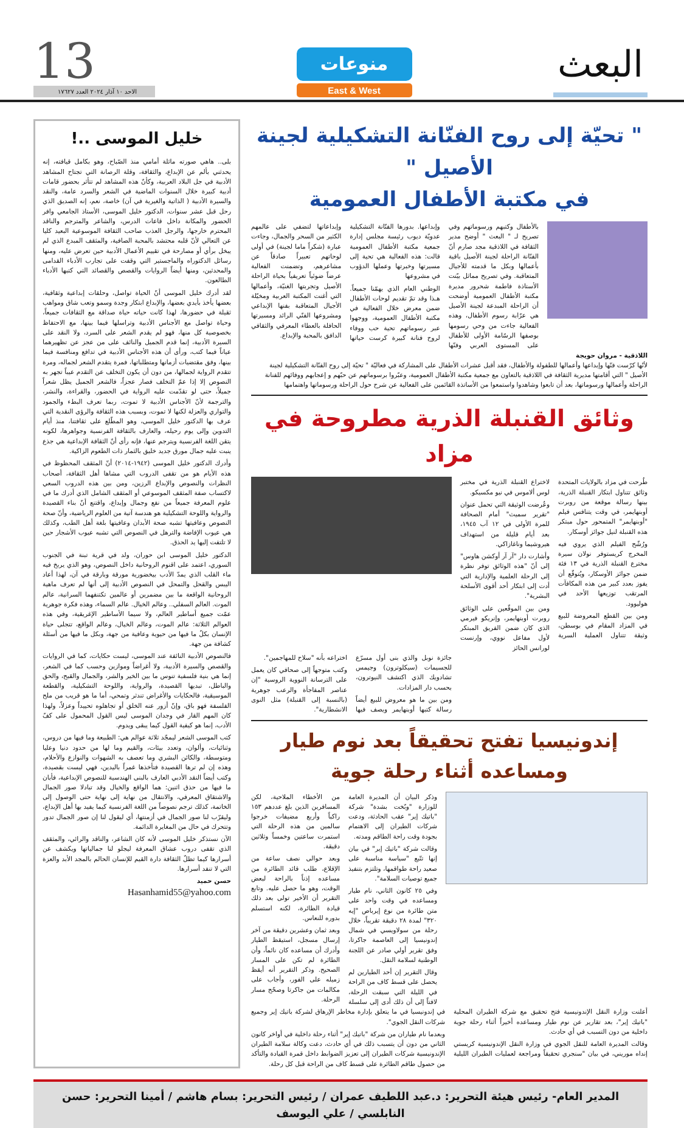البعث
منوعات
East & West
13
الاحد ١٠ آذار ٢٠٢٤ العدد ١٧٦٢٧
" تحيّة إلى روح الفنّانة التشكيلية لجينة الأصيل "
في مكتبة الأطفال العمومية
بالأطفال وكتبهم ورسوماتهم وفي تصريح لـ " البعث " أوضح مدير الثقافة في اللاذقية مجد صارم أنّ الفنّانة الراحلة لجينة الأصيل باقية بأعمالها وبكل ما قدمته للأجيال المتعاقبة. وفي تصريح مماثل بيّنت الأستاذة فاطمة شحرور مديرة مكتبة الأطفال العمومية أوضحت أن الراحلة المبدعة لجينة الأصيل هي عرّابة رسوم الأطفال، وهذه الفعالية جاءت من وحي رسومها بوصفها الرسّامة الأولى للأطفال على المستوى العربي وفنّها وإبداعها. بدورها الفنّانة التشكيلية عدويّة ديوب رئيسة مجلس إدارة جمعية مكتبة الأطفال العمومية قالت: هذه الفعالية هي تحية إلى مسيرتها وخبرتها وعملها الدؤوب في مشروعها
الوطني العام الذي يهمّنا جميعاً. هـذا وقد تمّ تقديم لوحات الأطفال ضمن معرض خلال الفعالية في مكتبة الأطفال العمومية، ووجهوا عبر رسوماتهم تحية حب ووفاء لروح فنانة كبيرة كرست حياتها وإبداعاتها لتضفي على عالمهم الكثير من السحر والجمال، وجاءت عبارة (شكراً ماما لجينة) في أولى لوحاتهم تعبيراً صادقاً عن مشاعرهم، وتضمنت الفعالية عرضاً ضوئياً تعريفياً بحياة الراحلة الأصيل وتجربتها الغنيّة، وأعمالها التي أغنت المكتبة العربية ومخيّلة الأجيال المتعاقبة بفنها الإبداعي ومشروعها الفنّي الرائد ومسيرتها الحافلة بالعطاء المعرفي والثقافي الدافق بالمحبة والإبداع.
اللاذقية - مروان حويجة
لأنّها كرّست فنّها وإبداعها وأعمالها للطفولة والأطفال، فقد أقبل عشرات الأطفال على المشاركة في فعاليّة " تحيّة إلى روح الفنّانة التشكيلية لجينة الأصيل " التي أقامتها مديرية الثقافة في اللاذقية بالتعاون مع جمعية مكتبة الأطفال العمومية، وعبّروا برسوماتهم عن حبّهم و إعجابهم ووفائهم للفنانة الراحلة وأعمالها ورسوماتها، بعد أن تابعوا وشاهدوا واستمعوا من الأساتذة القائمين على الفعالية عن شرح حول الراحلة ورسوماتها واهتمامها
وثائق القنبلة الذرية مطروحة في مزاد
طُرحت في مزاد بالولايات المتحدة وثائق تتناول ابتكار القنبلة الذرية، بينها رسالة موقعة من روبرت أوبنهايمر، في وقت يتنافس فيلم "أوبنهايمر" المتمحور حول مبتكر هذه القنبلة لنيل جوائز أوسكار.
ورُشّح الفيلم الذي يروي فيه المخرج كريستوفر نولان سيرة مخترع القنبلة الذرية في ١٣ فئة ضمن جوائز الأوسكار، ويُتوقّع أن يفوز بعدد كبير من هذه المكافآت المرتقب توزيعها الأحد في هوليوود.
ومن بين القطع المعروضة للبيع في المزاد المقام في بوسطن، وثيقة تتناول العملية السرية لاختراع القنبلة الذرية في مختبر لوس ألاموس في نيو مكسيكو.
وعُرضت الوثيقة التي تحمل عنوان "تقرير سميث" أمام الصحافة للمرة الأولى في ١٢ آب ١٩٤٥، بعد أيام قليلة من استهداف هيروشيما وناغازاكي.
وأشارت دار "آر آر أوكشن هاوس" إلى أنّ "هذه الوثائق توفر نظرة إلى الرحلة العلمية والإدارية التي أدت إلى ابتكار أحد أقوى الأسلحة البشرية".
ومن بين الموقّعين على الوثائق روبرت أوبنهايمر، وإنريكو فيرمي الذي كان ضمن الفريق المبتكر لأول مفاعل نووي، وإرنست لورانس الحائز
جائزة نوبل والذي بنى أول مسرّع للجسيمات (سيكلوترون) وجيمس تشادويك الذي اكتشف النيوترون، بحسب دار المزادات.
ومن بين ما هو معروض للبيع أيضاً رسالة كتبها أوبنهايمر ويصف فيها اختراعه بأنه "سلاح للمهاجمين".
وكتب متوجهاً إلى صحافي كان يعمل على الترسانة النووية الروسية "إن عناصر المفاجأة والرعب جوهرية (بالنسبة إلى القنبلة) مثل النوى الانشطارية".
إندونيسيا تفتح تحقيقاً بعد نوم طيار ومساعده أثناء رحلة جوية
وذكر البيان أن المديرة العامة للوزارة "وبّخت بشدة" شركة "باتيك إير" عقب الحادثة، ودعت شركات الطيران إلى الاهتمام بجودة وقت راحة الطاقم ومدته.
وقالت شركة "باتيك إير" في بيان إنها تتّبع "سياسة مناسبة على صعيد راحة طواقمها، وتلتزم بتنفيذ جميع توصيات السلامة".
وفي ٢٥ كانون الثاني، نام طيار ومساعده في وقت واحد على متن طائرة من نوع إيرباص "إيه ٣٢٠" لمدة ٢٨ دقيقة تقريباً، خلال رحلة من سولاويسي في شمال إندونيسيا إلى العاصمة جاكرتا، وفق تقرير أولي صادر عن اللجنة الوطنية لسلامة النقل.
وقال التقرير إن أحد الطيارين لم يحصل على قسط كاف من الراحة في الليلة التي سبقت الرحلة، لافتاً إلى أن ذلك أدى إلى سلسلة من الأخطاء الملاحية، لكن المسافرين الذين بلغ عددهم ١٥٣ راكباً وأربع مضيفات خرجوا سالمين من هذه الرحلة التي استمرت ساعتين وخمساً وثلاثين دقيقة.
وبعد حوالى نصف ساعة من الإقلاع، طلب قائد الطائرة من مساعده إذناً بالراحة لبعض الوقت، وهو ما حصل عليه. وتابع التقرير أن الأخير تولى بعد ذلك قيادة الطائرة، لكنه استسلم بدوره للنعاس.
وبعد ثمان وعشرين دقيقة من آخر إرسال مسجل، استيقظ الطيار وأدرك أن مساعده كان نائماً، وأن الطائرة لم تكن على المسار الصحيح. وذكر التقرير أنه أيقظ زميله على الفور، وأجاب على مكالمات من جاكرتا وصحّح مسار الرحلة.
أعلنت وزارة النقل الإندونيسية فتح تحقيق مع شركة الطيران المحلية "باتيك إير"، بعد تقارير عن نوم طيار ومساعده أخيراً أثناء رحلة جوية داخلية من دون التسبب في أي حادث.
وقالت المديرة العامة للنقل الجوي في وزارة النقل الإندونيسية كريستي إنداه موريني، في بيان "سنجري تحقيقاً ومراجعة لعمليات الطيران الليلية في إندونيسيا في ما يتعلق بإدارة مخاطر الإرهاق لشركة باتيك إير وجميع شركات النقل الجوي".
وبعدما نام طياران من شركة "باتيك إير" أثناء رحلة داخلية في أواخر كانون الثاني من دون أن يتسبب ذلك في أي حادث، دعت وكالة سلامة الطيران الإندونيسية شركات الطيران إلى تعزيز الضوابط داخل قمرة القيادة والتأكد من حصول طاقم الطائرة على قسط كاف من الراحة قبل كل رحلة.
خليل الموسى ..!
بلى.. هاهي صورته ماثلة أمامي منذ الصّباح، وهو بكامل قيافته، إنه يحدثني بألم عن الإبداع، والثقافة، وقلة الرصانة التي تجتاح المشاهد الأدبية في جل البلاد العربية، وكأنّ هذه المشاهد لم تتأثر بحضور قامات أدبية كبيرة خلال السنوات الماضية في الشعر والسرد عامة، والنقد والسيرة الأدبية ( الذاتية والغيرية في آن) خاصة، نعم، إنه الصديق الذي رحل قبل عشر سنوات، الدكتور خليل الموسى، الأستاذ الجامعي وافر الحضور والمكانة داخل قاعات الدرس، والشاعر والمترجم والناقد المحترم خارجها، والرجل العذب صاحب الثقافة الموسوعية البعيد كليا عن التعالي لأنّ قلبه محتشد بالمحبة الصافية، والمثقف المبدع الذي لم يبخل برأي أو مصارحة في تقييم الأعمال الأدبية حين تعرض عليه، ومنها رسائل الدكتوراه والماجستير التي وقفت على تجارب الأدباء القدامى والمحدثين، ومنها أيضاً الروايات والقصص والقصائد التي كتبها الأدباء الطالعون.
لقد أدرك خليل الموسى أنّ الحياة تواصل، وحلقات إبداعية وثقافية، بعضها يأخذ بأيدي بعضها، والإبداع ابتكار وجدة وسمو وتعب شاق ومواهب ثقيلة في حضورها، لهذا كانت حياته حياة صداقة مع الثقافات جميعاً، وحياة تواصل مع الأجناس الأدبية وتراسلها فيما بينها، مع الاحتفاظ بخصوصية كل منها، فهو لم يقدم الشعر على السرد، ولا النقد على السيرة الأدبية، إنما قدم الجميل والنائف على من عجز عن تظهيرهما عياناً فيما كتب، ورأى أن هذه الأجناس الأدبية في تدافع ومنافسة فيما بينها، وفق مقتضيات أزمانها ومتطلباتها، فمرة يتقدم الشعر لجماله، ومرة تتقدم الرواية لجمالها، من دون أن يكون التخلف عن التقدم عيباً تجهر به النصوص إلا إذا عمّ التخلف فصار عجزاً، فالشعر الجميل يظل شعراً جميلاً، حتى لو تقدّمت عليه الرواية في الحضور، والقراءة، والنشر، والترجمة لأنّ الأجناس الأدبية لا تموت، ربما تعرف البطء والجمود والتواري والعزلة لكنها لا تموت، وبسبب هذه الثقافة والرؤى النقدية التي عرف بها الدكتور خليل الموسى، وهو المطّلع على ثقافتنا، منذ أيام التدوين وإلى يوم رحيله، والعارف بالثقافة الفرنسية وجواهرها، لكونه يتقن اللغة الفرنسية ويترجم عنها، فإنه رأى أنّ الثقافة الإبداعية هي جذع ينبت عليه جمال مورق جديد خليق بالثمار ذات الطعوم الزاكية.
وأدرك الدكتور خليل الموسى (١٩٤٢-٢٠١٤) أنّ المثقف المحظوظ في هذه الأيام هو من تقفى الدروب التي مشاها أهل الثقافة، أصحاب النظرات والنصوص والإبداع الرزين، ومن بين هذه الدروب السعي لاكتساب صفة المثقف الموسوعي أو المثقف الشامل الذي أدرك ما في علوم المعرفة جميعاً من نفع وجمال وإبداع، واقتنع أنّ بناء القصيدة والرواية واللوحة التشكيلية هو هندسة آتية من العلوم الرياضية، وأنّ صحة النصوص وعافيتها تشبه صحة الأبدان وعافيتها بلغة أهل الطب، وكذلك هي عيوب الإفاضة والترهل في النصوص التي تشبه عيوب الأشجار حين لا تلتفت إليها يد الحذق.
الدكتور خليل الموسى ابن حوران، ولد في قرية تبنة في الجنوب السوري، اعتمد على اقنوم الروحانية داخل النصوص، وهو الذي يربخ فيه ماء القلب الذي يمدّ الأدب بيخضورية مورقة وبارقة في آن، لهذا أعاد اليبس والقحل والتمحل في النصوص الأدبية إلى أنها لم تعرف ماهية الروحانية الواقعة ما بين مضمرين أو عالمين تكتنفهما السرانية، عالم الموت. العالم السفلي.. وعالم الخيال. عالم السماء، وهذه فكرة جوهرية عمّت جميع أساطير العالم، ولا سيما الأساطير الإغريقية، وفي هذه العوالم الثلاثة: عالم الموت، وعالم الخيال، وعالم الواقع، تتجلى حياة الإنسان بكلّ ما فيها من حيوية وعافية من جهة، وبكل ما فيها من أسئلة كشافة من جهة.
فالنصوص الأدبية النائفة عند الموسى، ليست حكايات، كما في الروايات والقصص والسيرة الأدبية، ولا أغراضاً وموازين وحسب كما في الشعر، إنما هي بنية فلسفية تنوس ما بين الخير والشر، والجمال والقبح، والحق والباطل، تبديها القصيدة، والرواية، واللوحة التشكيلية، والقطعة الموسيقية، فالحكايات والأغراض تندثر وتمحي، أما ما هو قريب من ملح الفلسفة فهو باق، وإنّ أزور عنه الخلق أو تجاهلوه تحييداً وعزلاً، ولهذا كان المهم القار في وجدان الموسى ليس القول المحمول على كفّ الأدب، إنما هو كيفية القول كيما يبقى ويدوم.
كتب الموسى الشعر ليمجّد ثلاثة عوالم هي: الطبيعة وما فيها من دروس، وثنائيات، وألوان، وتعدد بيئات، والقيم وما لها من حدود دنيا وعليا ومتوسطة، والكائن البشري وما تعصف به الشهوات والنوازع والأحلام، وهذه إن لم ترها القصيدة فتأخذها غمراً باليدين، فهي ليست بقصيدة، وكتب أيضاً النقد الأدبي العارف بالبنى الهندسية للنصوص الإبداعية، فأبان ما فيها من حذق اثنين: هما الواقع والخيال وقد تبادلا صور الجمال والاشتقاق المعرفي، والانتقال من نهاية إلى نهاية حتى الوصول إلى الخاتمة، كذلك ترجم نصوصاً من اللغة الفرنسية كيما يفيد بها أهل الإبداع، وليقرّب لنا صور الجمال في أزمنتها، أي ليقول لنا إن صور الجمال تدور وتتحرك في حال من المغايرة الدائمة.
الآن نستذكر خليل الموسى لأنه كان الشاعر، والناقد والرائي، والمثقف الذي تقفى دروب عشاق المعرفة ليجلو لنا جمالياتها ويكشف عن أسرارها كيما تظلّ الثقافة دارة القيم للإنسان الحالم بالمجد الأبد والعزة التي لا تنفد أسرارها.
حسن حميد
Hasanhamid55@yahoo.com
المدير العام- رئيس هيئة التحرير: د.عبد اللطيف عمران / رئيس التحرير: بسام هاشم / أمينا التحرير: حسن النابلسي / علي اليوسف